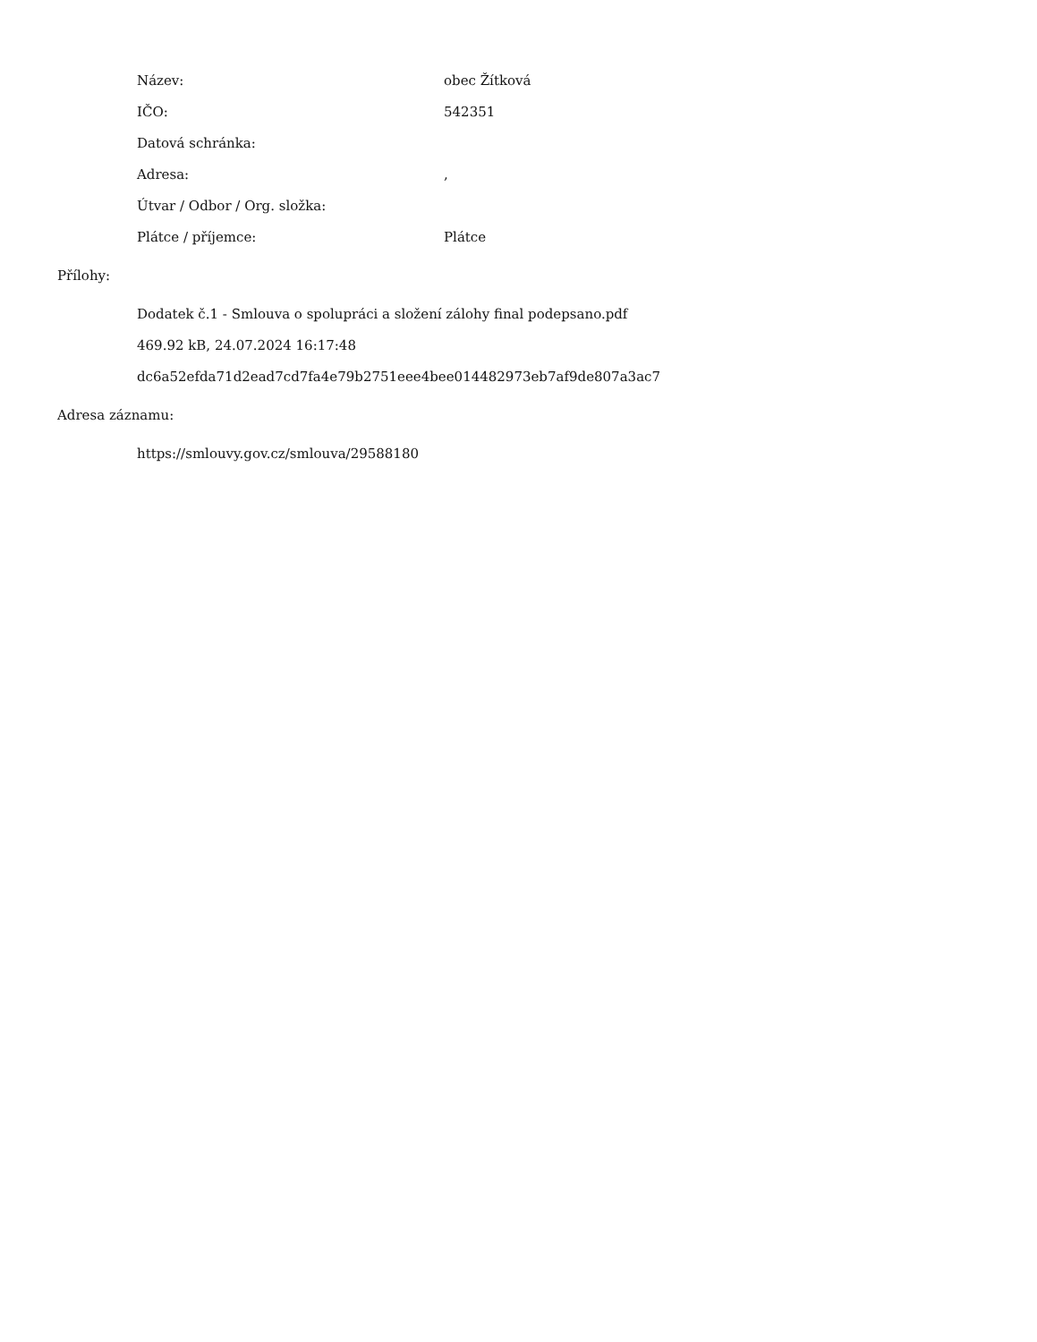Název: obec Žítková
IČO: 542351
Datová schránka:
Adresa: ,
Útvar / Odbor / Org. složka:
Plátce / příjemce: Plátce
Přílohy:
Dodatek č.1 - Smlouva o spolupráci a složení zálohy final podepsano.pdf
469.92 kB, 24.07.2024 16:17:48
dc6a52efda71d2ead7cd7fa4e79b2751eee4bee014482973eb7af9de807a3ac7
Adresa záznamu:
https://smlouvy.gov.cz/smlouva/29588180